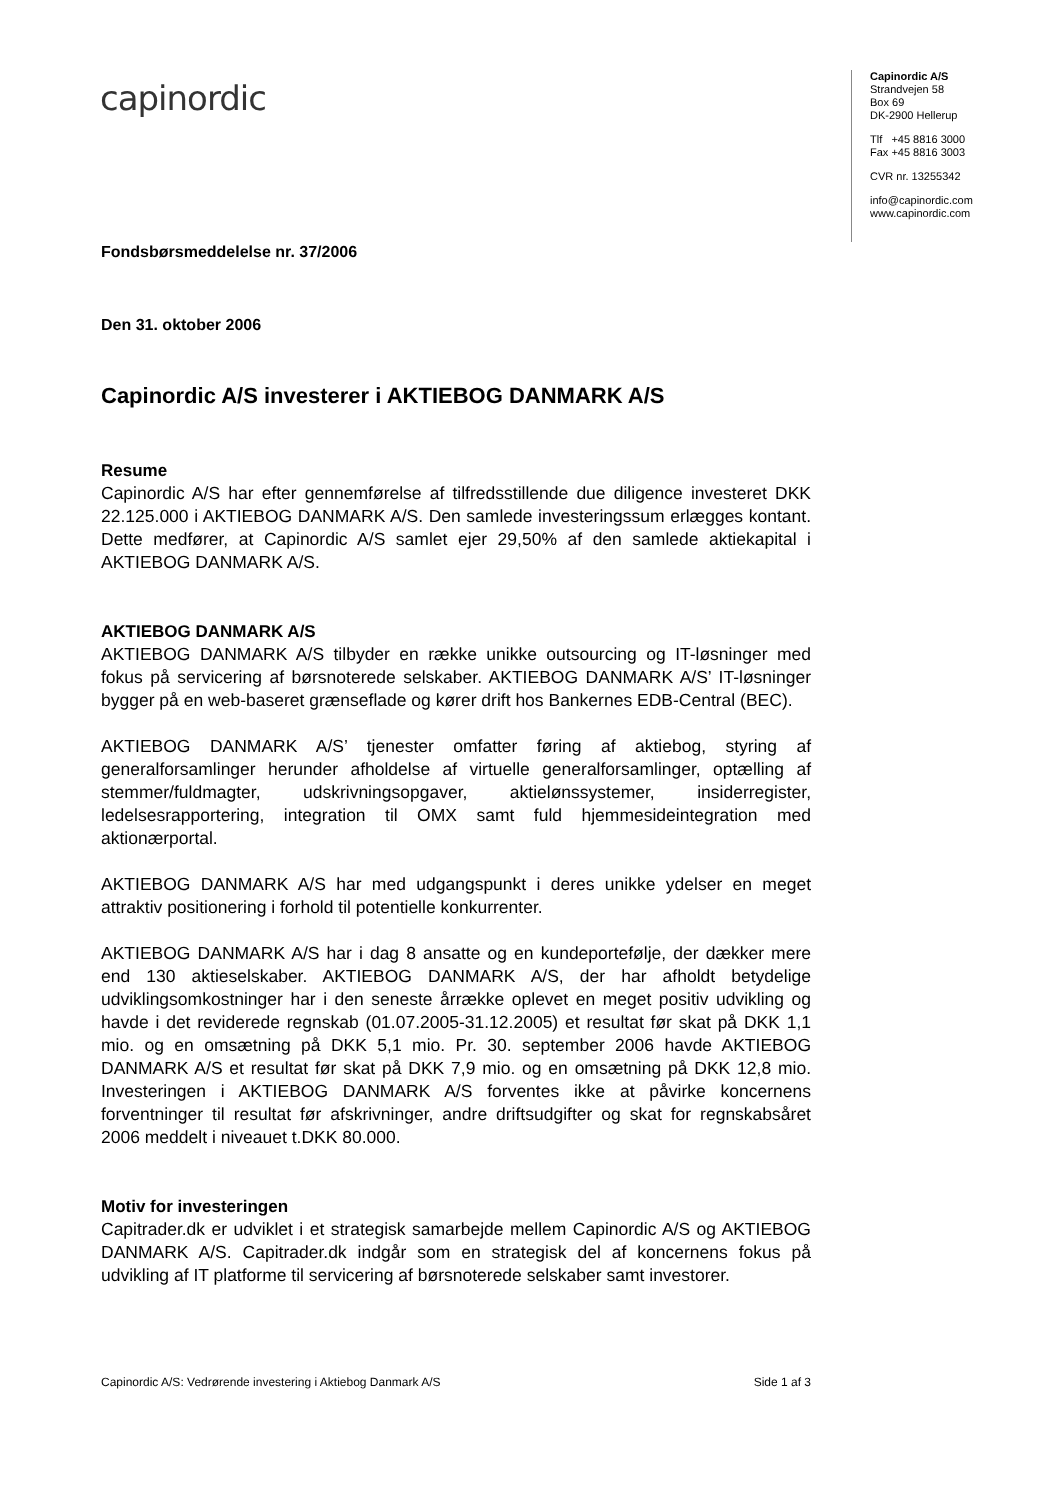capinordic
Capinordic A/S
Strandvejen 58
Box 69
DK-2900 Hellerup
Tlf +45 8816 3000
Fax +45 8816 3003
CVR nr. 13255342
info@capinordic.com
www.capinordic.com
Fondsbørsmeddelelse nr. 37/2006
Den 31. oktober 2006
Capinordic A/S investerer i AKTIEBOG DANMARK A/S
Resume
Capinordic A/S har efter gennemførelse af tilfredsstillende due diligence investeret DKK 22.125.000 i AKTIEBOG DANMARK A/S. Den samlede investeringssum erlægges kontant. Dette medfører, at Capinordic A/S samlet ejer 29,50% af den samlede aktiekapital i AKTIEBOG DANMARK A/S.
AKTIEBOG DANMARK A/S
AKTIEBOG DANMARK A/S tilbyder en række unikke outsourcing og IT-løsninger med fokus på servicering af børsnoterede selskaber. AKTIEBOG DANMARK A/S’ IT-løsninger bygger på en web-baseret grænseflade og kører drift hos Bankernes EDB-Central (BEC).
AKTIEBOG DANMARK A/S’ tjenester omfatter føring af aktiebog, styring af generalforsamlinger herunder afholdelse af virtuelle generalforsamlinger, optælling af stemmer/fuldmagter, udskrivningsopgaver, aktielønssystemer, insiderregister, ledelsesrapportering, integration til OMX samt fuld hjemmesideintegration med aktionærportal.
AKTIEBOG DANMARK A/S har med udgangspunkt i deres unikke ydelser en meget attraktiv positionering i forhold til potentielle konkurrenter.
AKTIEBOG DANMARK A/S har i dag 8 ansatte og en kundeportefølje, der dækker mere end 130 aktieselskaber. AKTIEBOG DANMARK A/S, der har afholdt betydelige udviklingsomkostninger har i den seneste årrække oplevet en meget positiv udvikling og havde i det reviderede regnskab (01.07.2005-31.12.2005) et resultat før skat på DKK 1,1 mio. og en omsætning på DKK 5,1 mio. Pr. 30. september 2006 havde AKTIEBOG DANMARK A/S et resultat før skat på DKK 7,9 mio. og en omsætning på DKK 12,8 mio. Investeringen i AKTIEBOG DANMARK A/S forventes ikke at påvirke koncernens forventninger til resultat før afskrivninger, andre driftsudgifter og skat for regnskabsåret 2006 meddelt i niveauet t.DKK 80.000.
Motiv for investeringen
Capitrader.dk er udviklet i et strategisk samarbejde mellem Capinordic A/S og AKTIEBOG DANMARK A/S. Capitrader.dk indgår som en strategisk del af koncernens fokus på udvikling af IT platforme til servicering af børsnoterede selskaber samt investorer.
Capinordic A/S: Vedrørende investering i Aktiebog Danmark A/S Side 1 af 3